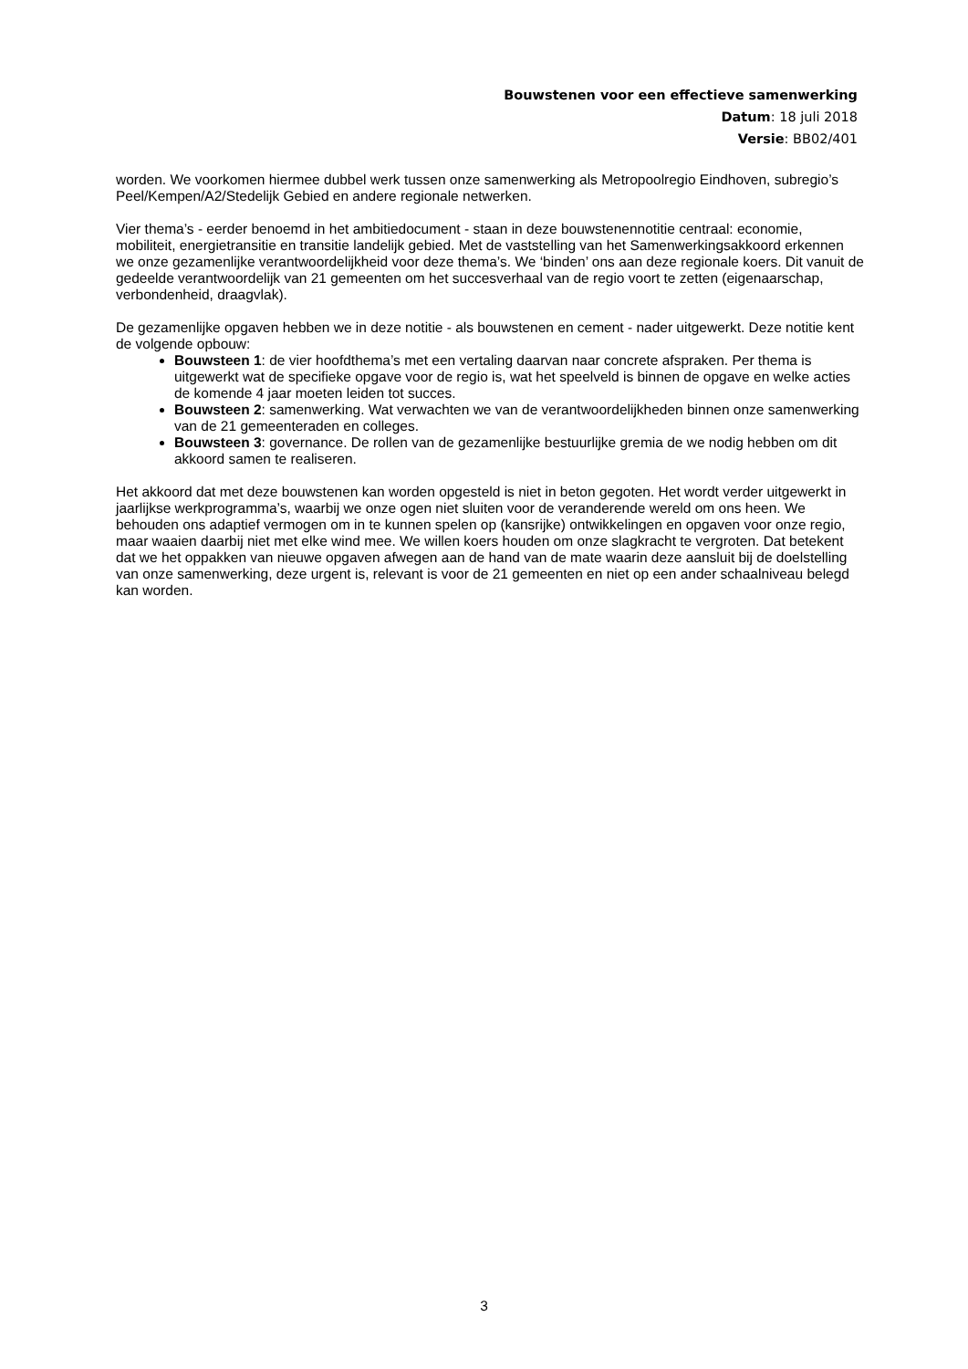Bouwstenen voor een effectieve samenwerking
Datum: 18 juli 2018
Versie: BB02/401
worden. We voorkomen hiermee dubbel werk tussen onze samenwerking als Metropoolregio Eindhoven, subregio’s Peel/Kempen/A2/Stedelijk Gebied en andere regionale netwerken.
Vier thema’s - eerder benoemd in het ambitiedocument - staan in deze bouwstenennotitie centraal: economie, mobiliteit, energietransitie en transitie landelijk gebied. Met de vaststelling van het Samenwerkingsakkoord erkennen we onze gezamenlijke verantwoordelijkheid voor deze thema’s. We ‘binden’ ons aan deze regionale koers. Dit vanuit de gedeelde verantwoordelijk van 21 gemeenten om het succesverhaal van de regio voort te zetten (eigenaarschap, verbondenheid, draagvlak).
De gezamenlijke opgaven hebben we in deze notitie - als bouwstenen en cement - nader uitgewerkt. Deze notitie kent de volgende opbouw:
Bouwsteen 1: de vier hoofdthema’s met een vertaling daarvan naar concrete afspraken. Per thema is uitgewerkt wat de specifieke opgave voor de regio is, wat het speelveld is binnen de opgave en welke acties de komende 4 jaar moeten leiden tot succes.
Bouwsteen 2: samenwerking. Wat verwachten we van de verantwoordelijkheden binnen onze samenwerking van de 21 gemeenteraden en colleges.
Bouwsteen 3: governance. De rollen van de gezamenlijke bestuurlijke gremia de we nodig hebben om dit akkoord samen te realiseren.
Het akkoord dat met deze bouwstenen kan worden opgesteld is niet in beton gegoten. Het wordt verder uitgewerkt in jaarlijkse werkprogramma’s, waarbij we onze ogen niet sluiten voor de veranderende wereld om ons heen. We behouden ons adaptief vermogen om in te kunnen spelen op (kansrijke) ontwikkelingen en opgaven voor onze regio, maar waaien daarbij niet met elke wind mee. We willen koers houden om onze slagkracht te vergroten. Dat betekent dat we het oppakken van nieuwe opgaven afwegen aan de hand van de mate waarin deze aansluit bij de doelstelling van onze samenwerking, deze urgent is, relevant is voor de 21 gemeenten en niet op een ander schaalniveau belegd kan worden.
3